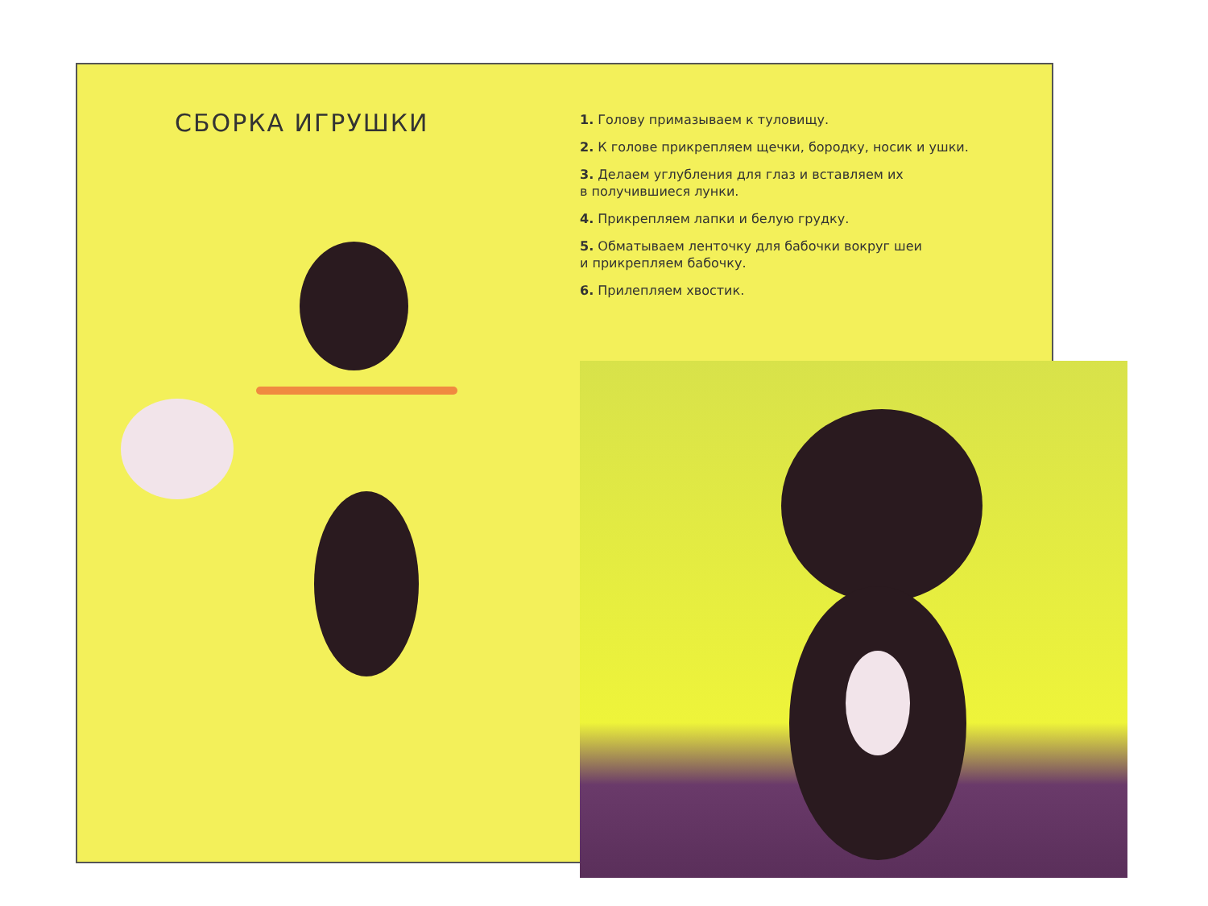СБОРКА ИГРУШКИ
1. Голову примазываем к туловищу.
2. К голове прикрепляем щечки, бородку, носик и ушки.
3. Делаем углубления для глаз и вставляем их
в получившиеся лунки.
4. Прикрепляем лапки и белую грудку.
5. Обматываем ленточку для бабочки вокруг шеи
и прикрепляем бабочку.
6. Прилепляем хвостик.